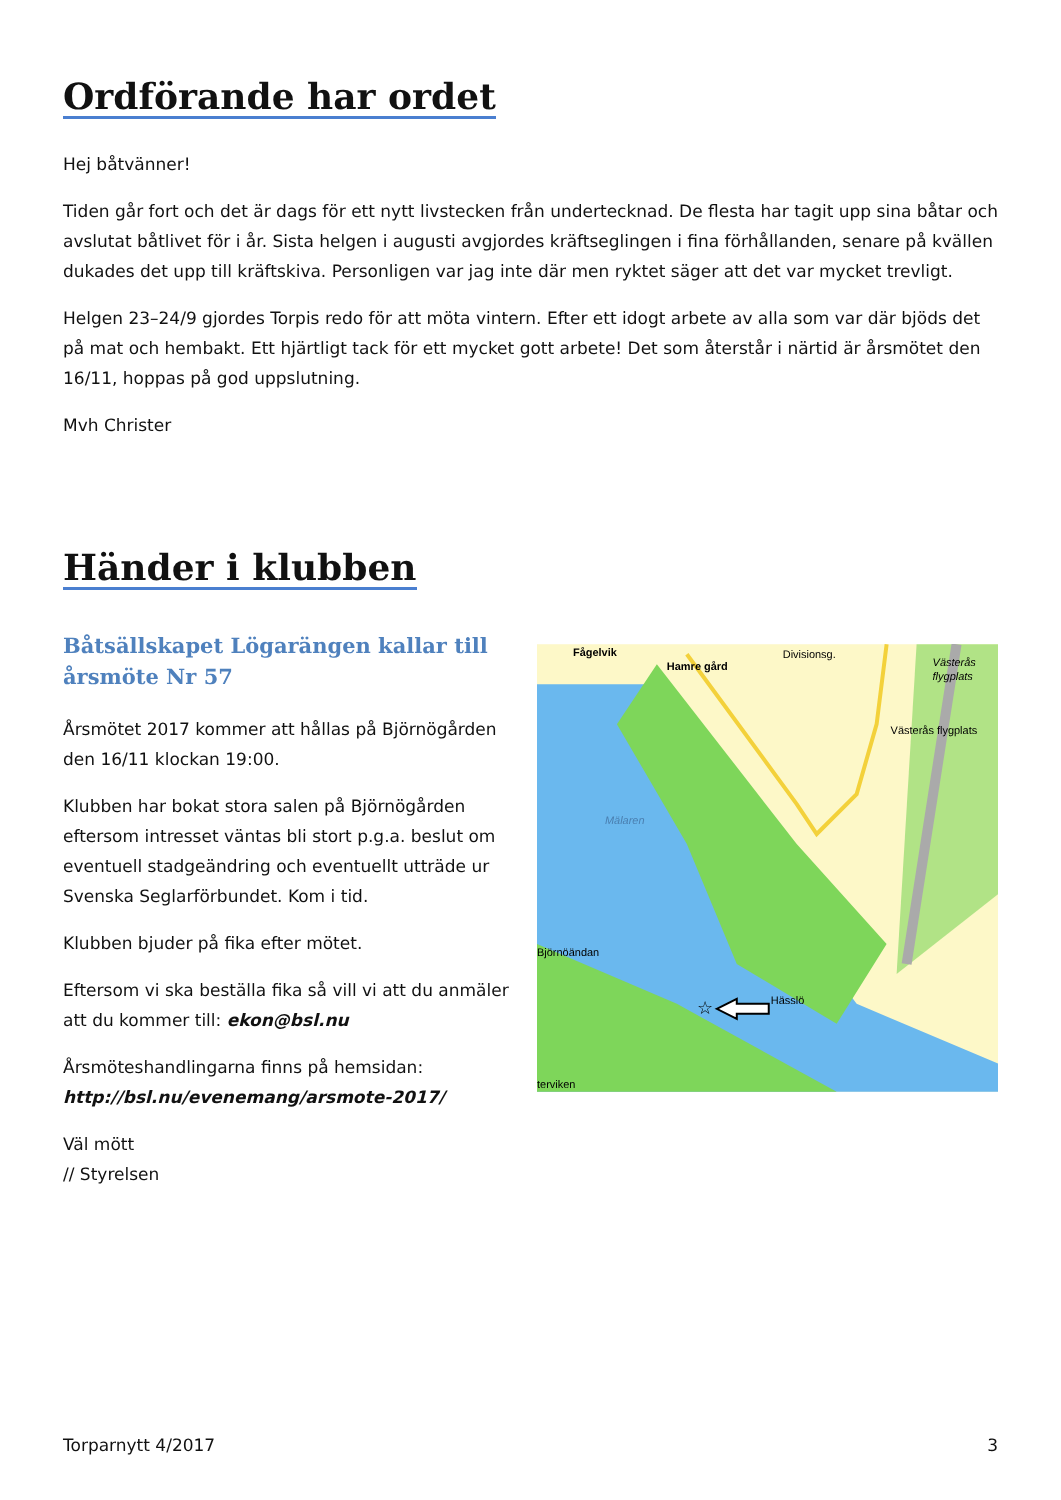Ordförande har ordet
Hej båtvänner!
Tiden går fort och det är dags för ett nytt livstecken från undertecknad. De flesta har tagit upp sina båtar och avslutat båtlivet för i år. Sista helgen i augusti avgjordes kräftseglingen i fina förhållanden, senare på kvällen dukades det upp till kräftskiva. Personligen var jag inte där men ryktet säger att det var mycket trevligt.
Helgen 23–24/9 gjordes Torpis redo för att möta vintern. Efter ett idogt arbete av alla som var där bjöds det på mat och hembakt. Ett hjärtligt tack för ett mycket gott arbete! Det som återstår i närtid är årsmötet den 16/11, hoppas på god uppslutning.
Mvh Christer
Händer i klubben
Båtsällskapet Lögarängen kallar till årsmöte Nr 57
Årsmötet 2017 kommer att hållas på Björnögården den 16/11 klockan 19:00.
Klubben har bokat stora salen på Björnögården eftersom intresset väntas bli stort p.g.a. beslut om eventuell stadgeändring och eventuellt utträde ur Svenska Seglarförbundet. Kom i tid.
Klubben bjuder på fika efter mötet.
Eftersom vi ska beställa fika så vill vi att du anmäler att du kommer till: ekon@bsl.nu
Årsmöteshandlingarna finns på hemsidan: http://bsl.nu/evenemang/arsmote-2017/
Väl mött
// Styrelsen
Fågelvik
Hamre gård
Divisionsg.
Västerås
flygplats
Västerås flygplats
Mälaren
Björnöändan
Hässlö
terviken
☆
Torparnytt 4/2017 3